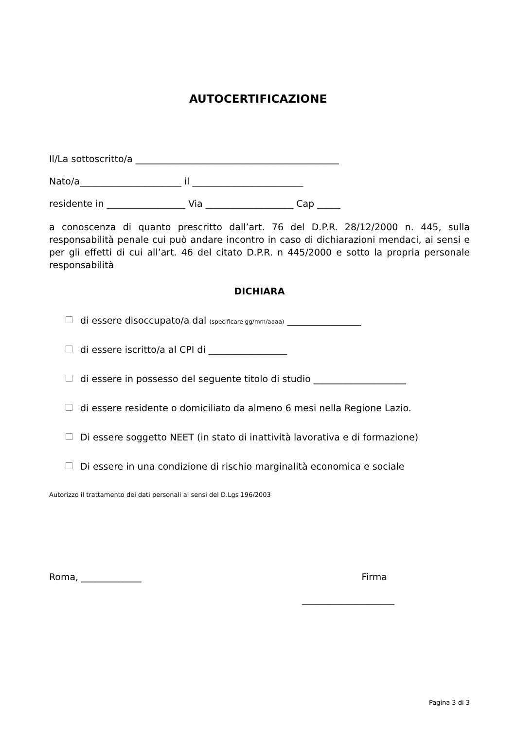AUTOCERTIFICAZIONE
Il/La sottoscritto/a ____________________________________________
Nato/a______________________ il ________________________
residente in _________________ Via ___________________ Cap _____
a conoscenza di quanto prescritto dall’art. 76 del D.P.R. 28/12/2000 n. 445, sulla responsabilità penale cui può andare incontro in caso di dichiarazioni mendaci, ai sensi e per gli effetti di cui all’art. 46 del citato D.P.R. n 445/2000 e sotto la propria personale responsabilità
DICHIARA
di essere disoccupato/a dal (specificare gg/mm/aaaa) ________________
di essere iscritto/a al CPI di _________________
di essere in possesso del seguente titolo di studio ____________________
di essere residente o domiciliato da almeno 6 mesi nella Regione Lazio.
Di essere soggetto NEET (in stato di inattività lavorativa e di formazione)
Di essere in una condizione di rischio marginalità economica e sociale
Autorizzo il trattamento dei dati personali ai sensi del D.Lgs 196/2003
Roma, _____________ Firma
____________________
Pagina 3 di 3